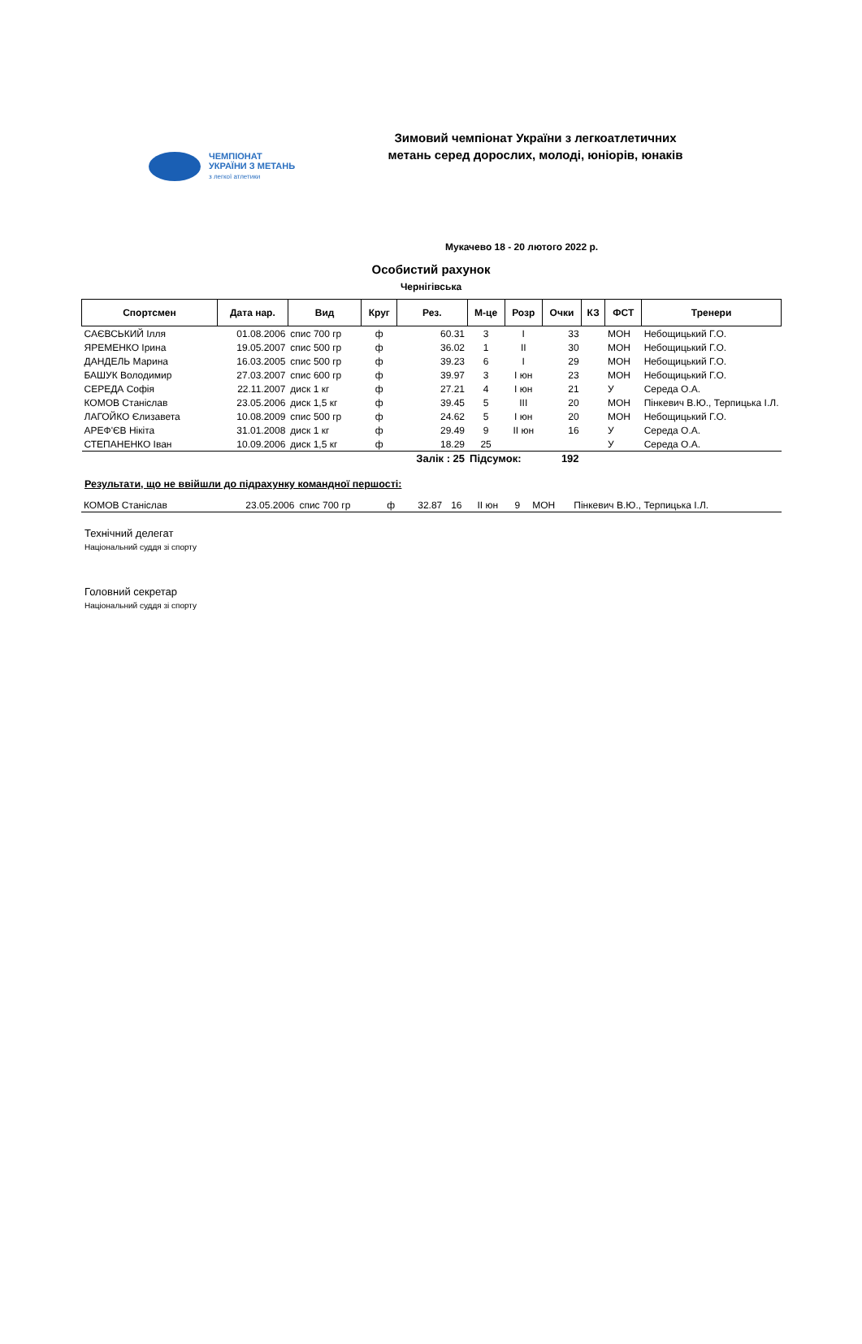ЧЕМПІОНАТ
УКРАЇНИ З МЕТАНЬ
з легкої атлетики
Зимовий чемпіонат України з легкоатлетичних метань серед дорослих, молоді, юніорів, юнаків
Мукачево 18 - 20 лютого 2022 р.
Особистий рахунок
Чернігівська
| Спортсмен | Дата нар. | Вид | Круг | Рез. | М-це | Розр | Очки | КЗ | ФСТ | Тренери |
| --- | --- | --- | --- | --- | --- | --- | --- | --- | --- | --- |
| САЄВСЬКИЙ Ілля | 01.08.2006 | спис 700 гр | ф | 60.31 | 3 | I | 33 | | МОН | Небощицький Г.О. |
| ЯРЕМЕНКО Ірина | 19.05.2007 | спис 500 гр | ф | 36.02 | 1 | II | 30 | | МОН | Небощицький Г.О. |
| ДАНДЕЛЬ Марина | 16.03.2005 | спис 500 гр | ф | 39.23 | 6 | I | 29 | | МОН | Небощицький Г.О. |
| БАШУК Володимир | 27.03.2007 | спис 600 гр | ф | 39.97 | 3 | I юн | 23 | | МОН | Небощицький Г.О. |
| СЕРЕДА Софія | 22.11.2007 | диск 1 кг | ф | 27.21 | 4 | I юн | 21 | | У | Середа О.А. |
| КОМОВ Станіслав | 23.05.2006 | диск 1,5 кг | ф | 39.45 | 5 | III | 20 | | МОН | Пінкевич В.Ю., Терпицька І.Л. |
| ЛАГОЙКО Єлизавета | 10.08.2009 | спис 500 гр | ф | 24.62 | 5 | I юн | 20 | | МОН | Небощицький Г.О. |
| АРЕФ'ЄВ Нікіта | 31.01.2008 | диск 1 кг | ф | 29.49 | 9 | II юн | 16 | | У | Середа О.А. |
| СТЕПАНЕНКО Іван | 10.09.2006 | диск 1,5 кг | ф | 18.29 | 25 | | | | У | Середа О.А. |
| | | | | Залік : 25 | Підсумок: | | 192 | | | |
Результати, що не ввійшли до підрахунку командної першості:
| КОМОВ Станіслав | 23.05.2006 | спис 700 гр | ф | 32.87 | 16 | II юн | 9 | | МОН | Пінкевич В.Ю., Терпицька І.Л. |
Технічний делегат
Національний суддя зі спорту
Головний секретар
Національний суддя зі спорту